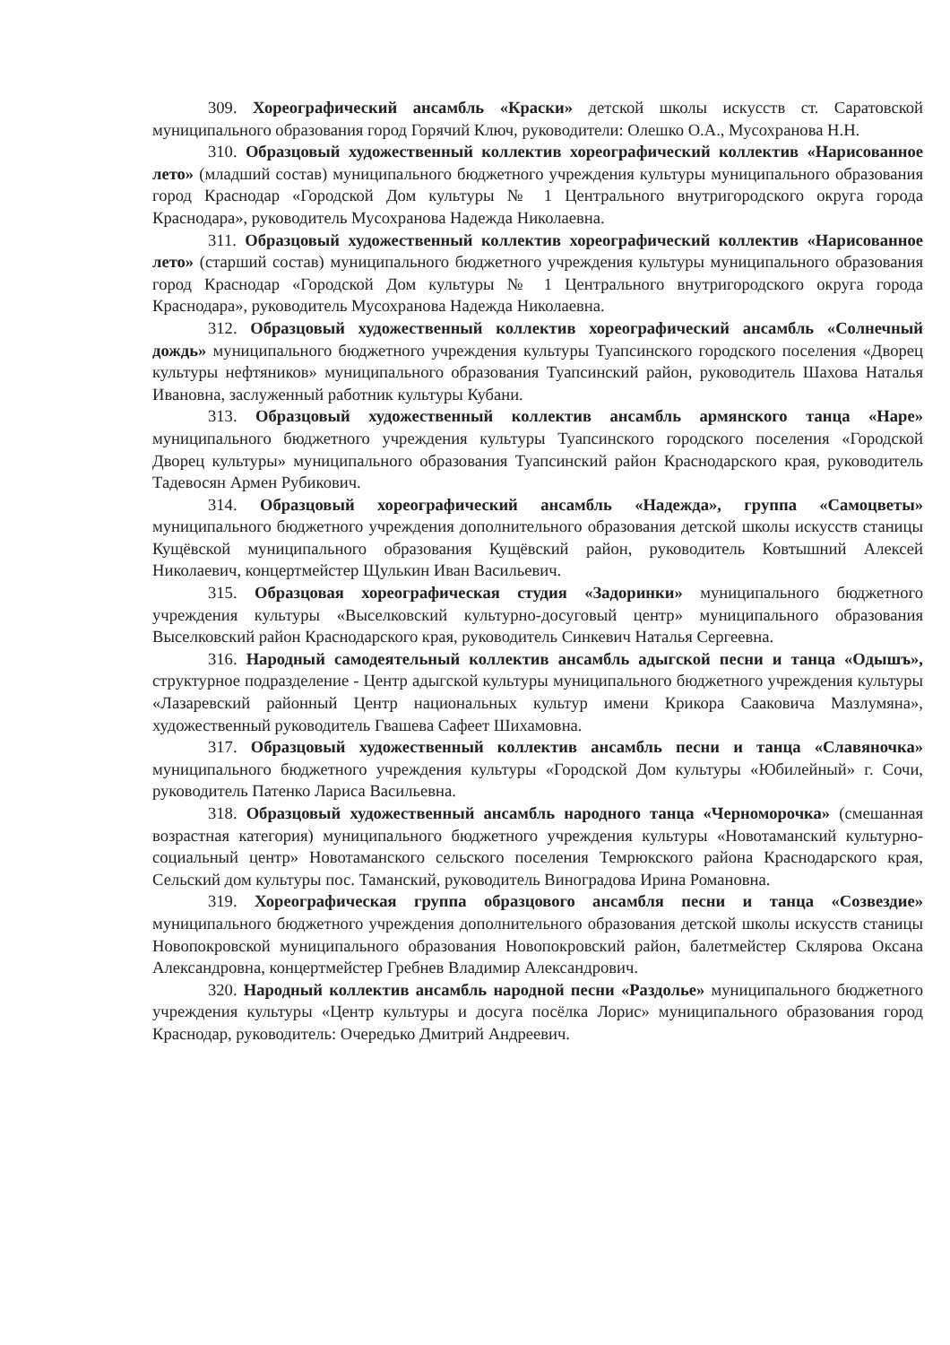309. Хореографический ансамбль «Краски» детской школы искусств ст. Саратовской муниципального образования город Горячий Ключ, руководители: Олешко О.А., Мусохранова Н.Н.
310. Образцовый художественный коллектив хореографический коллектив «Нарисованное лето» (младший состав) муниципального бюджетного учреждения культуры муниципального образования город Краснодар «Городской Дом культуры № 1 Центрального внутригородского округа города Краснодара», руководитель Мусохранова Надежда Николаевна.
311. Образцовый художественный коллектив хореографический коллектив «Нарисованное лето» (старший состав) муниципального бюджетного учреждения культуры муниципального образования город Краснодар «Городской Дом культуры № 1 Центрального внутригородского округа города Краснодара», руководитель Мусохранова Надежда Николаевна.
312. Образцовый художественный коллектив хореографический ансамбль «Солнечный дождь» муниципального бюджетного учреждения культуры Туапсинского городского поселения «Дворец культуры нефтяников» муниципального образования Туапсинский район, руководитель Шахова Наталья Ивановна, заслуженный работник культуры Кубани.
313. Образцовый художественный коллектив ансамбль армянского танца «Наре» муниципального бюджетного учреждения культуры Туапсинского городского поселения «Городской Дворец культуры» муниципального образования Туапсинский район Краснодарского края, руководитель Тадевосян Армен Рубикович.
314. Образцовый хореографический ансамбль «Надежда», группа «Самоцветы» муниципального бюджетного учреждения дополнительного образования детской школы искусств станицы Кущёвской муниципального образования Кущёвский район, руководитель Ковтышний Алексей Николаевич, концертмейстер Щулькин Иван Васильевич.
315. Образцовая хореографическая студия «Задоринки» муниципального бюджетного учреждения культуры «Выселковский культурно-досуговый центр» муниципального образования Выселковский район Краснодарского края, руководитель Синкевич Наталья Сергеевна.
316. Народный самодеятельный коллектив ансамбль адыгской песни и танца «Одышъ», структурное подразделение - Центр адыгской культуры муниципального бюджетного учреждения культуры «Лазаревский районный Центр национальных культур имени Крикора Сааковича Мазлумяна», художественный руководитель Гвашева Сафеет Шихамовна.
317. Образцовый художественный коллектив ансамбль песни и танца «Славяночка» муниципального бюджетного учреждения культуры «Городской Дом культуры «Юбилейный» г. Сочи, руководитель Патенко Лариса Васильевна.
318. Образцовый художественный ансамбль народного танца «Черноморочка» (смешанная возрастная категория) муниципального бюджетного учреждения культуры «Новотаманский культурно-социальный центр» Новотаманского сельского поселения Темрюкского района Краснодарского края, Сельский дом культуры пос. Таманский, руководитель Виноградова Ирина Романовна.
319. Хореографическая группа образцового ансамбля песни и танца «Созвездие» муниципального бюджетного учреждения дополнительного образования детской школы искусств станицы Новопокровской муниципального образования Новопокровский район, балетмейстер Склярова Оксана Александровна, концертмейстер Гребнев Владимир Александрович.
320. Народный коллектив ансамбль народной песни «Раздолье» муниципального бюджетного учреждения культуры «Центр культуры и досуга посёлка Лорис» муниципального образования город Краснодар, руководитель: Очередько Дмитрий Андреевич.